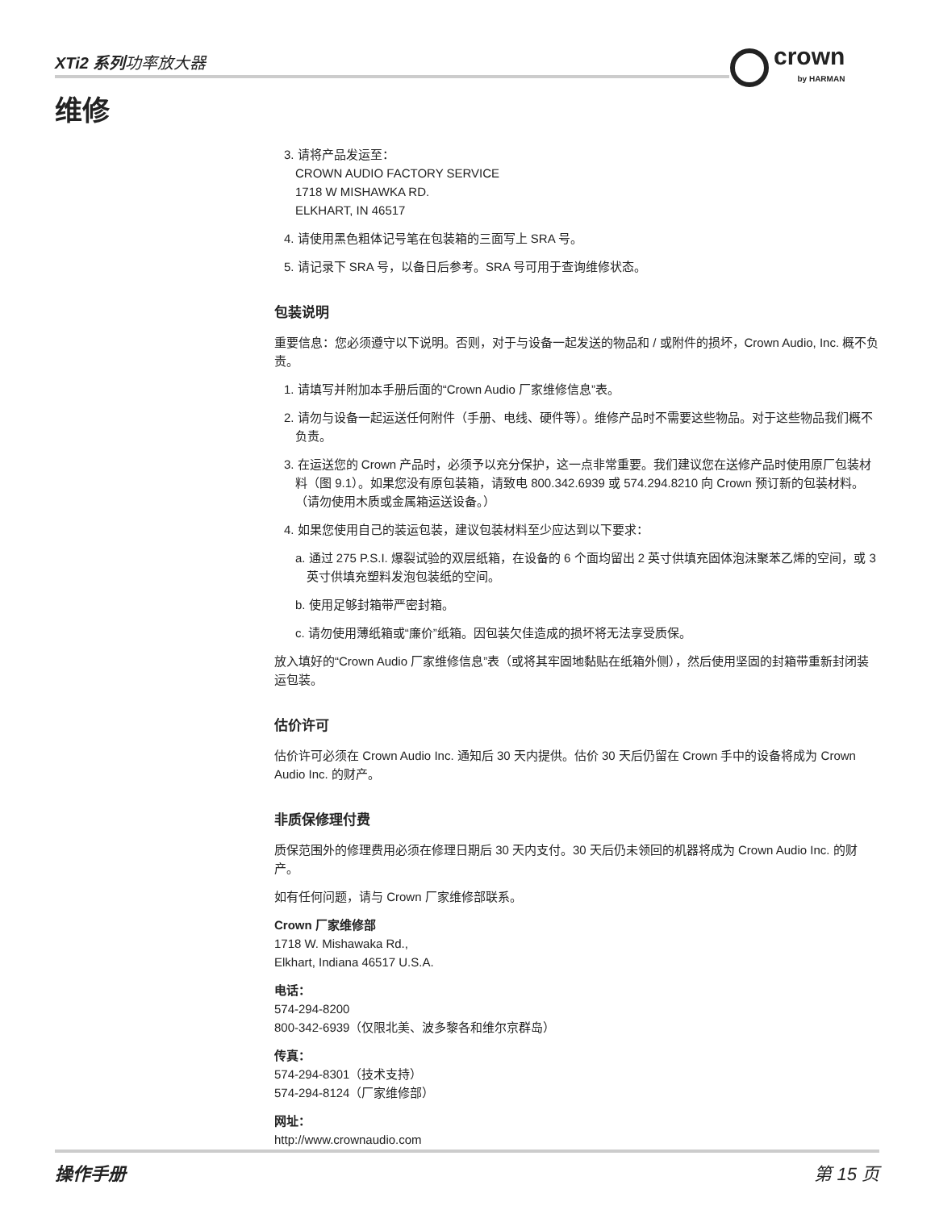XTi2 系列功率放大器 crown
by HARMAN
维修
3. 请将产品发运至：
CROWN AUDIO FACTORY SERVICE
1718 W MISHAWKA RD.
ELKHART, IN 46517
4. 请使用黑色粗体记号笔在包装箱的三面写上 SRA 号。
5. 请记录下 SRA 号，以备日后参考。SRA 号可用于查询维修状态。
包装说明
重要信息：您必须遵守以下说明。否则，对于与设备一起发送的物品和 / 或附件的损坏，Crown Audio, Inc. 概不负责。
1. 请填写并附加本手册后面的“Crown Audio 厂家维修信息”表。
2. 请勿与设备一起运送任何附件（手册、电线、硬件等）。维修产品时不需要这些物品。对于这些物品我们概不负责。
3. 在运送您的 Crown 产品时，必须予以充分保护，这一点非常重要。我们建议您在送修产品时使用原厂包装材料（图 9.1）。如果您没有原包装箱，请致电 800.342.6939 或 574.294.8210 向 Crown 预订新的包装材料。（请勿使用木质或金属箱运送设备。）
4. 如果您使用自己的装运包装，建议包装材料至少应达到以下要求：
a. 通过 275 P.S.I. 爆裂试验的双层纸箱，在设备的 6 个面均留出 2 英寸供填充固体泡沫聚苯乙烯的空间，或 3 英寸供填充塑料发泡包装纸的空间。
b. 使用足够封箱带严密封箱。
c. 请勿使用薄纸箱或“廉价”纸箱。因包装欠佳造成的损坏将无法享受质保。
放入填好的“Crown Audio 厂家维修信息”表（或将其牢固地黏贴在纸箱外侧），然后使用坚固的封箱带重新封闭装运包装。
估价许可
估价许可必须在 Crown Audio Inc. 通知后 30 天内提供。估价 30 天后仍留在 Crown 手中的设备将成为 Crown Audio Inc. 的财产。
非质保修理付费
质保范围外的修理费用必须在修理日期后 30 天内支付。30 天后仍未领回的机器将成为 Crown Audio Inc. 的财产。
如有任何问题，请与 Crown 厂家维修部联系。
Crown 厂家维修部
1718 W. Mishawaka Rd.,
Elkhart, Indiana 46517 U.S.A.
电话：
574-294-8200
800-342-6939（仅限北美、波多黎各和维尔京群岛）
传真：
574-294-8301（技术支持）
574-294-8124（厂家维修部）
网址：
http://www.crownaudio.com
操作手册 第 15 页